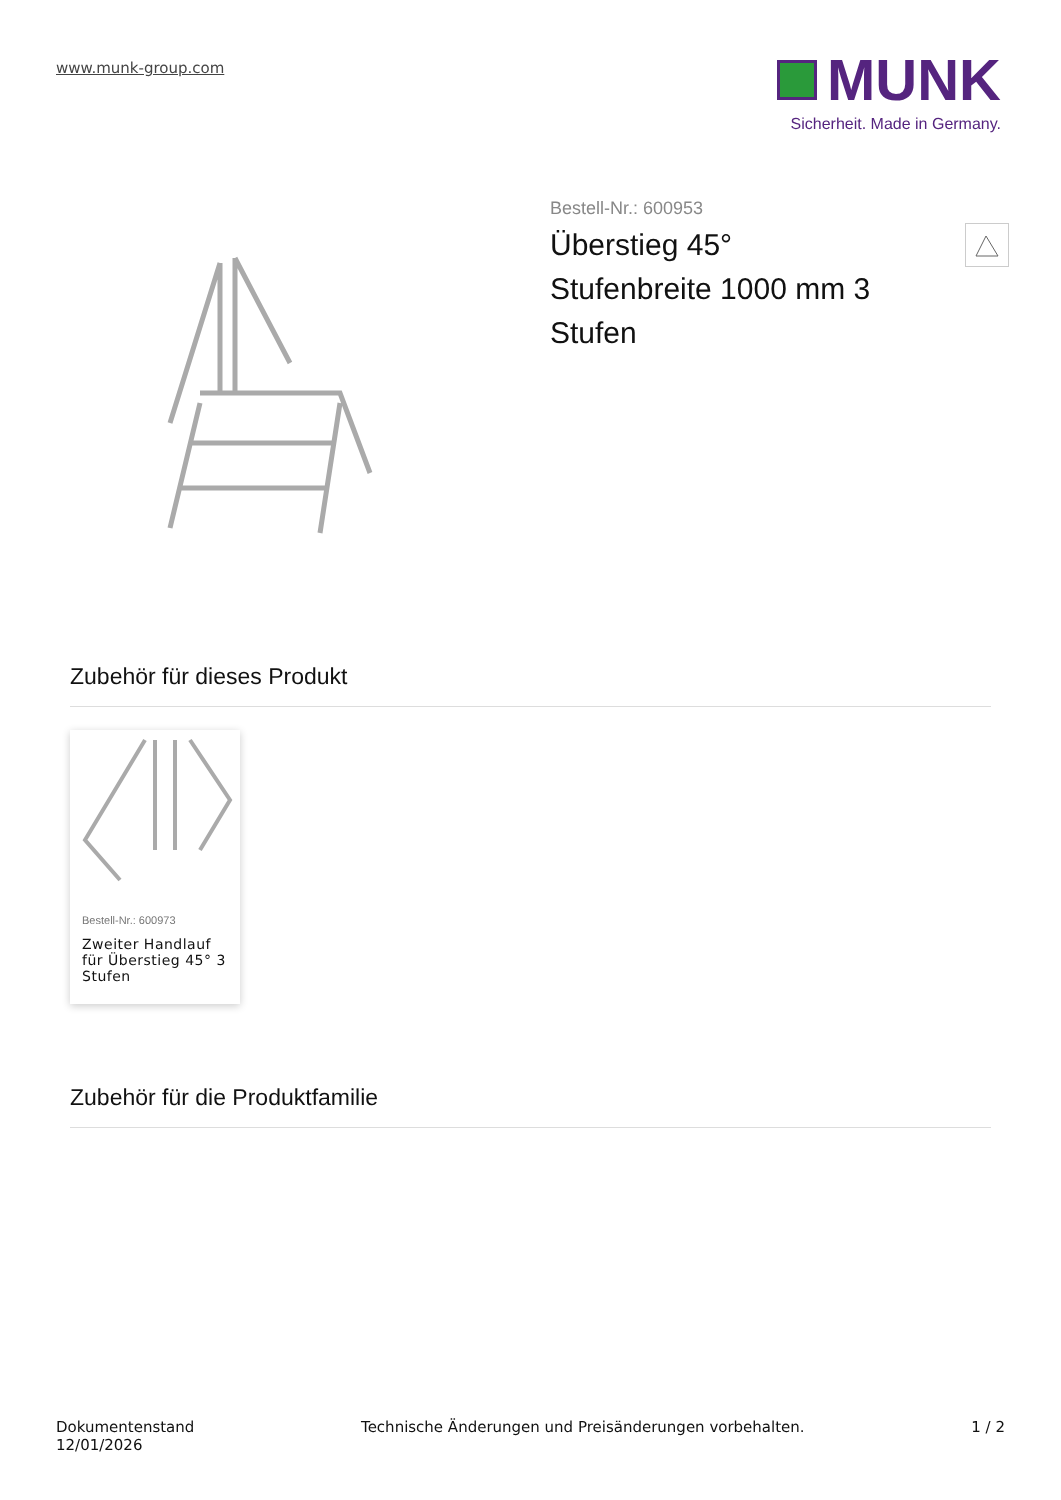www.munk-group.com
MUNK
Sicherheit. Made in Germany.
Bestell-Nr.: 600953
Überstieg 45° Stufenbreite 1000 mm 3 Stufen
Zubehör für dieses Produkt
Bestell-Nr.: 600973
Zweiter Handlauf für Überstieg 45° 3 Stufen
Zubehör für die Produktfamilie
Dokumentenstand
12/01/2026
Technische Änderungen und Preisänderungen vorbehalten.
1 / 2